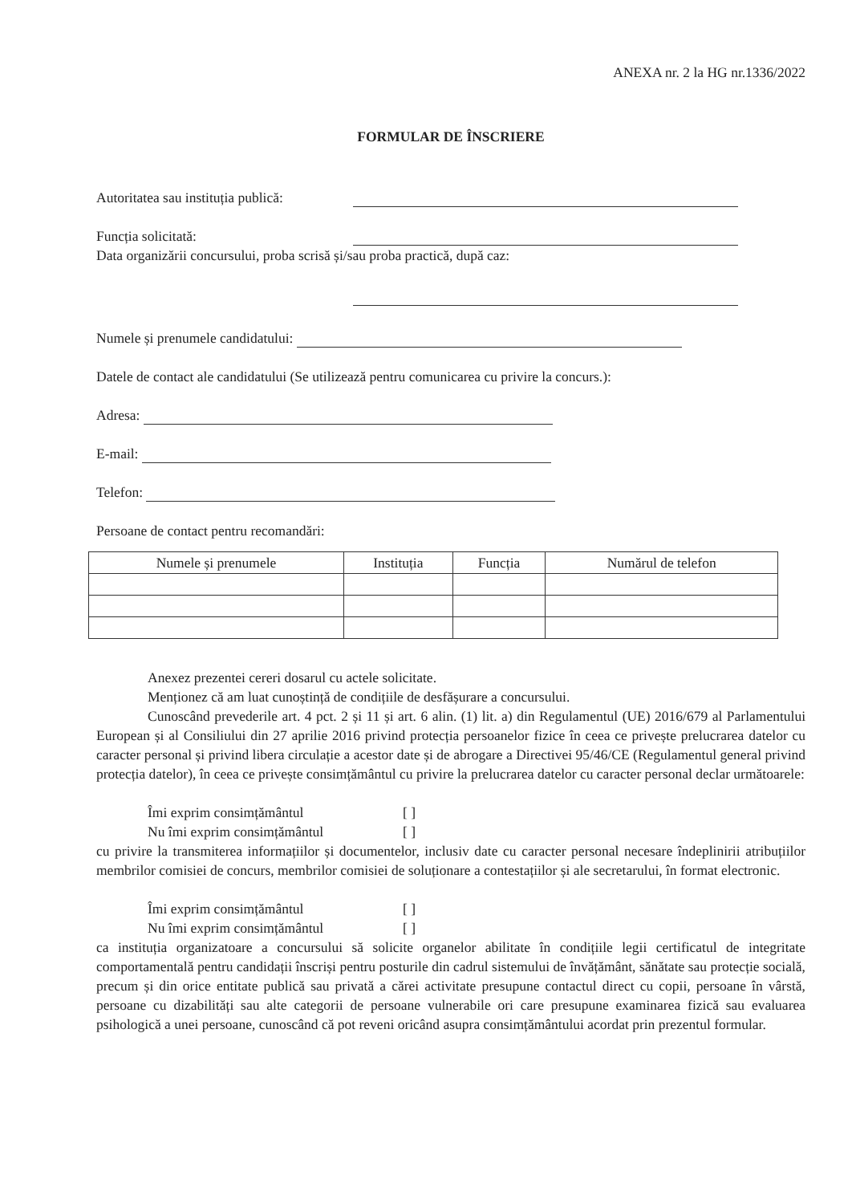ANEXA nr. 2 la HG nr.1336/2022
FORMULAR DE ÎNSCRIERE
Autoritatea sau instituția publică:
Funcția solicitată:
Data organizării concursului, proba scrisă și/sau proba practică, după caz:
Numele și prenumele candidatului:
Datele de contact ale candidatului (Se utilizează pentru comunicarea cu privire la concurs.):
Adresa:
E-mail:
Telefon:
Persoane de contact pentru recomandări:
| Numele și prenumele | Instituția | Funcția | Numărul de telefon |
| --- | --- | --- | --- |
Anexez prezentei cereri dosarul cu actele solicitate.
Menționez că am luat cunoștință de condițiile de desfășurare a concursului.
Cunoscând prevederile art. 4 pct. 2 și 11 și art. 6 alin. (1) lit. a) din Regulamentul (UE) 2016/679 al Parlamentului European și al Consiliului din 27 aprilie 2016 privind protecția persoanelor fizice în ceea ce privește prelucrarea datelor cu caracter personal și privind libera circulație a acestor date și de abrogare a Directivei 95/46/CE (Regulamentul general privind protecția datelor), în ceea ce privește consimțământul cu privire la prelucrarea datelor cu caracter personal declar următoarele:
Îmi exprim consimțământul [ ]
Nu îmi exprim consimțământul [ ]
cu privire la transmiterea informațiilor și documentelor, inclusiv date cu caracter personal necesare îndeplinirii atribuțiilor membrilor comisiei de concurs, membrilor comisiei de soluționare a contestațiilor și ale secretarului, în format electronic.
Îmi exprim consimțământul [ ]
Nu îmi exprim consimțământul [ ]
ca instituția organizatoare a concursului să solicite organelor abilitate în condițiile legii certificatul de integritate comportamentală pentru candidații înscriși pentru posturile din cadrul sistemului de învățământ, sănătate sau protecție socială, precum și din orice entitate publică sau privată a cărei activitate presupune contactul direct cu copii, persoane în vârstă, persoane cu dizabilități sau alte categorii de persoane vulnerabile ori care presupune examinarea fizică sau evaluarea psihologică a unei persoane, cunoscând că pot reveni oricând asupra consimțământului acordat prin prezentul formular.